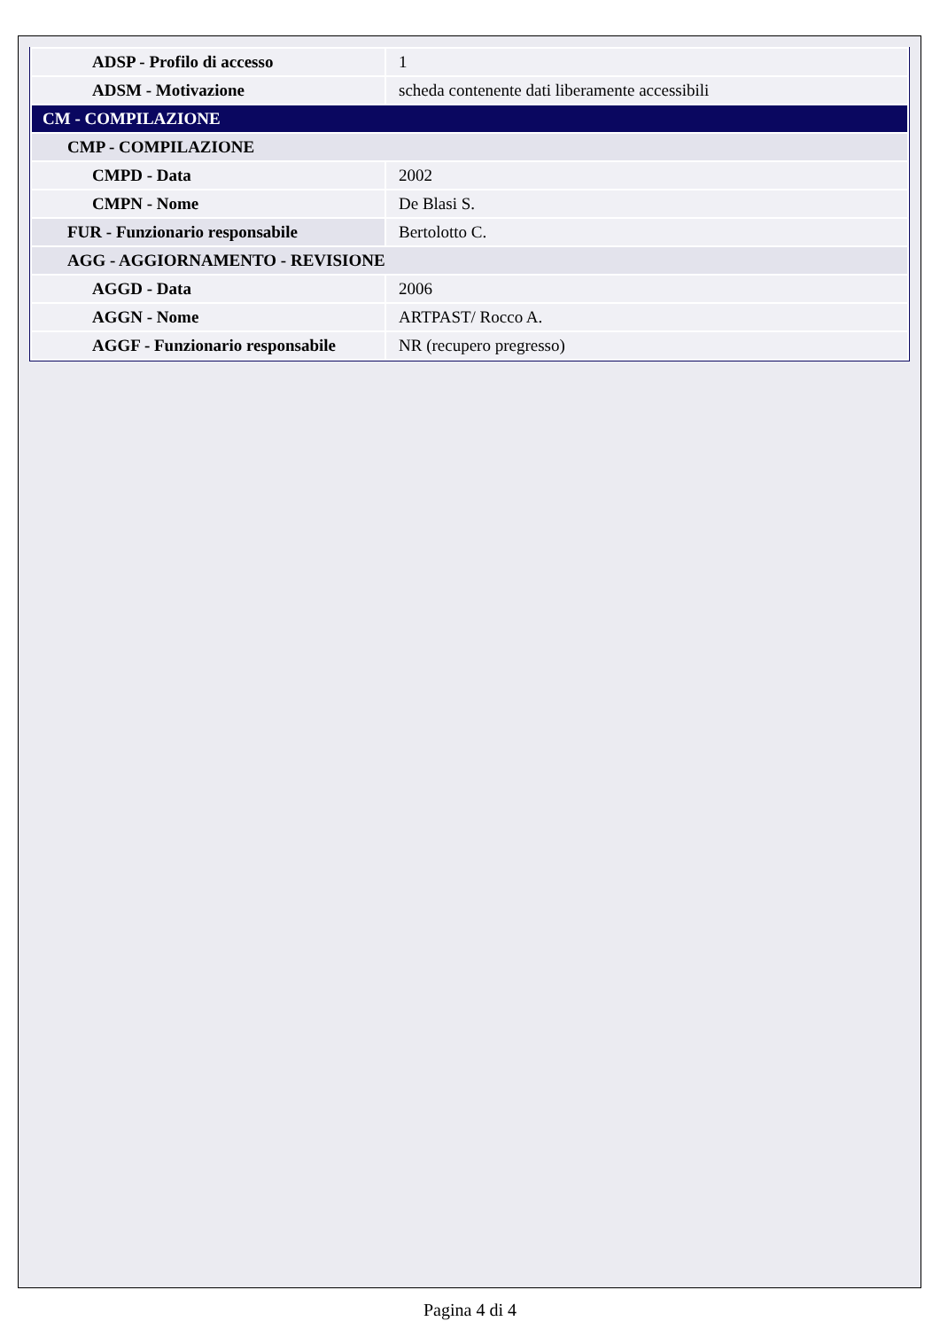| ADSP - Profilo di accesso | 1 |
| ADSM - Motivazione | scheda contenente dati liberamente accessibili |
| CM - COMPILAZIONE | |
| CMP - COMPILAZIONE | |
| CMPD - Data | 2002 |
| CMPN - Nome | De Blasi S. |
| FUR - Funzionario responsabile | Bertolotto C. |
| AGG - AGGIORNAMENTO - REVISIONE | |
| AGGD - Data | 2006 |
| AGGN - Nome | ARTPAST/ Rocco A. |
| AGGF - Funzionario responsabile | NR (recupero pregresso) |
Pagina 4 di 4